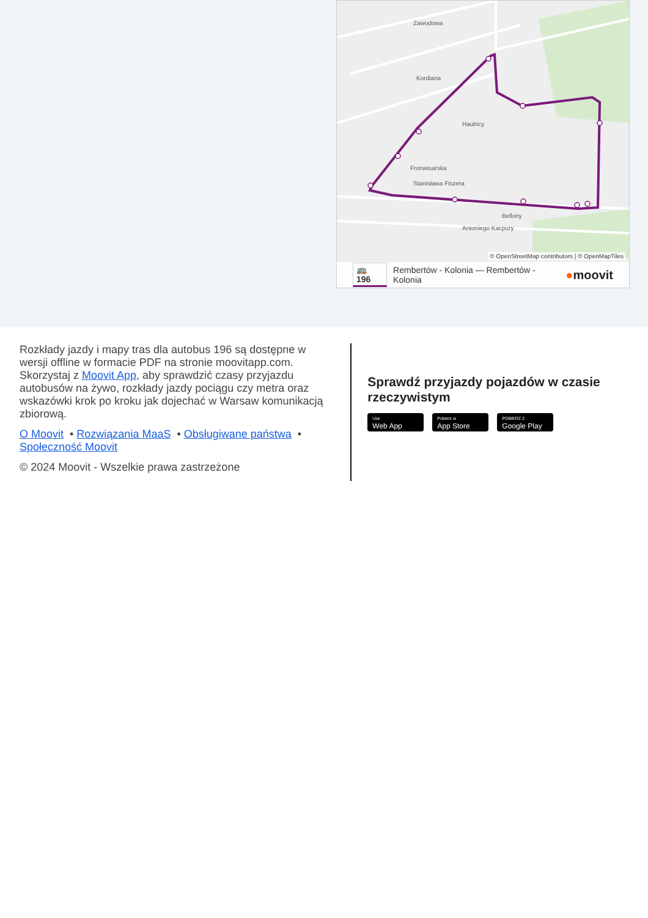Zawodowa
Kordiana
Haubicy
Fronwisarska
Stanisława Fiszera
Bellony
Antoniego Kacpury
© OpenStreetMap contributors | © OpenMapTiles
🚌 196 Rembertów - Kolonia — Rembertów - Kolonia ●moovit
Rozkłady jazdy i mapy tras dla autobus 196 są dostępne w wersji offline w formacie PDF na stronie moovitapp.com. Skorzystaj z Moovit App, aby sprawdzić czasy przyjazdu autobusów na żywo, rozkłady jazdy pociągu czy metra oraz wskazówki krok po kroku jak dojechać w Warsaw komunikacją zbiorową.
O Moovit • Rozwiązania MaaS • Obsługiwane państwa • Społeczność Moovit
© 2024 Moovit - Wszelkie prawa zastrzeżone
Sprawdź przyjazdy pojazdów w czasie rzeczywistym
Use
Web App
Pobierz w
App Store
POBIERZ Z
Google Play